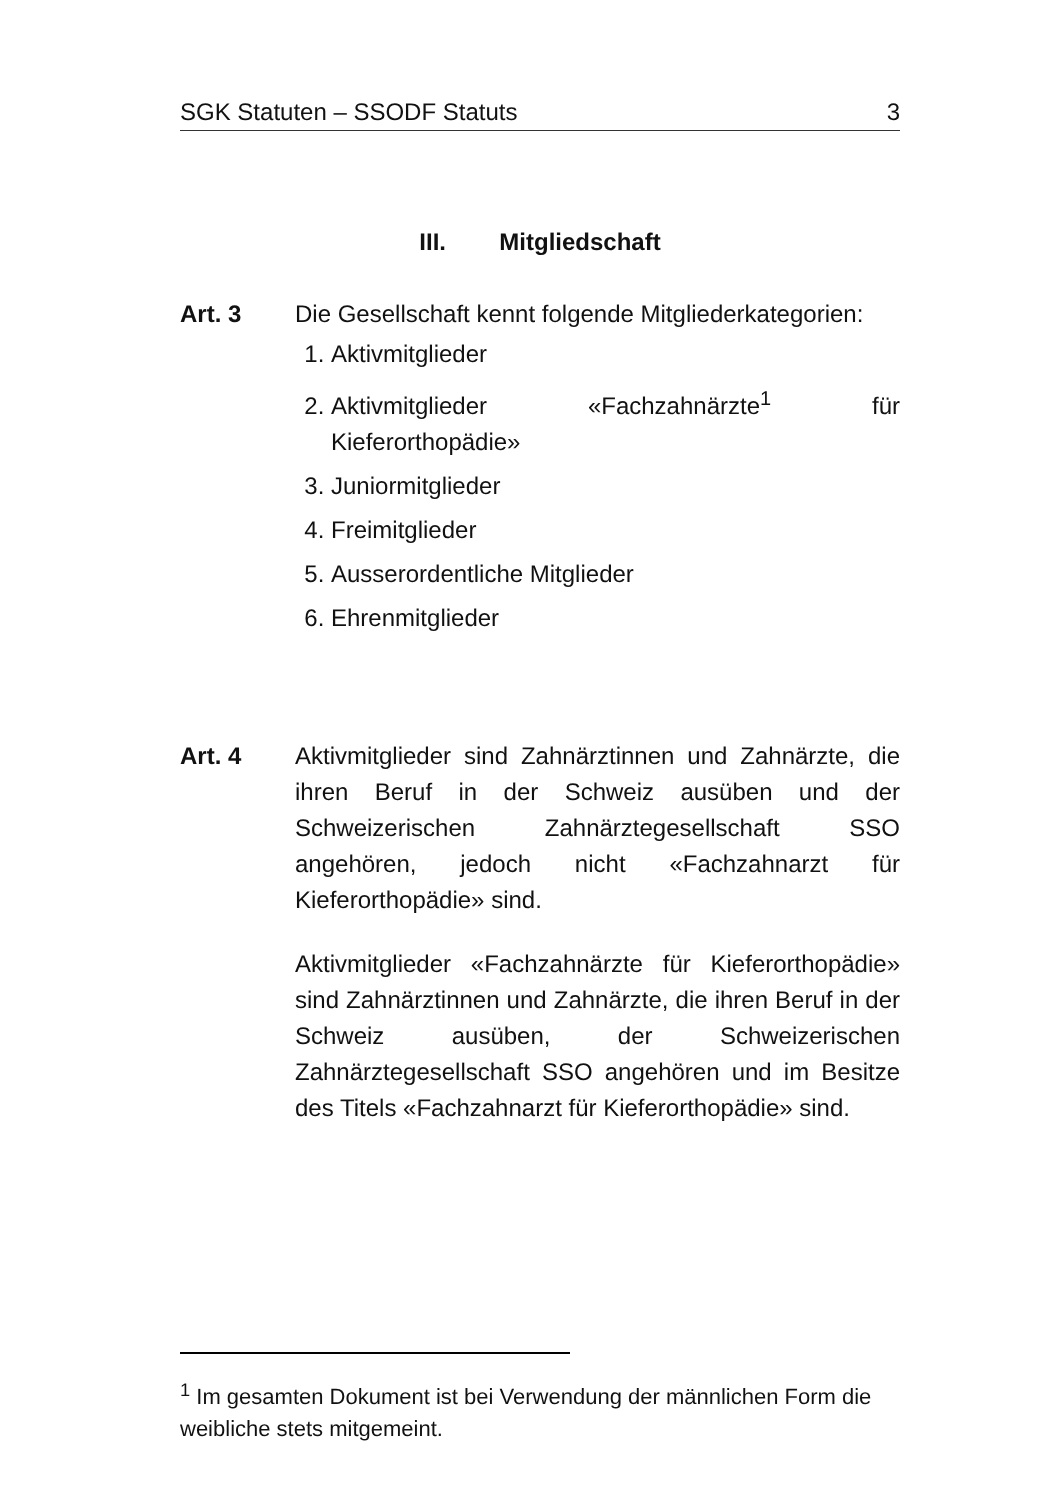SGK Statuten – SSODF Statuts 3
III. Mitgliedschaft
Art. 3 Die Gesellschaft kennt folgende Mitgliederkategorien:
1. Aktivmitglieder
2. Aktivmitglieder «Fachzahnärzte<sup>1</sup> für Kieferorthopädie»
3. Juniormitglieder
4. Freimitglieder
5. Ausserordentliche Mitglieder
6. Ehrenmitglieder
Art. 4 Aktivmitglieder sind Zahnärztinnen und Zahnärzte, die ihren Beruf in der Schweiz ausüben und der Schweizerischen Zahnärztegesellschaft SSO angehören, jedoch nicht «Fachzahnarzt für Kieferorthopädie» sind.
Aktivmitglieder «Fachzahnärzte für Kieferorthopädie» sind Zahnärztinnen und Zahnärzte, die ihren Beruf in der Schweiz ausüben, der Schweizerischen Zahnärztegesellschaft SSO angehören und im Besitze des Titels «Fachzahnarzt für Kieferorthopädie» sind.
<sup>1</sup> Im gesamten Dokument ist bei Verwendung der männlichen Form die weibliche stets mitgemeint.